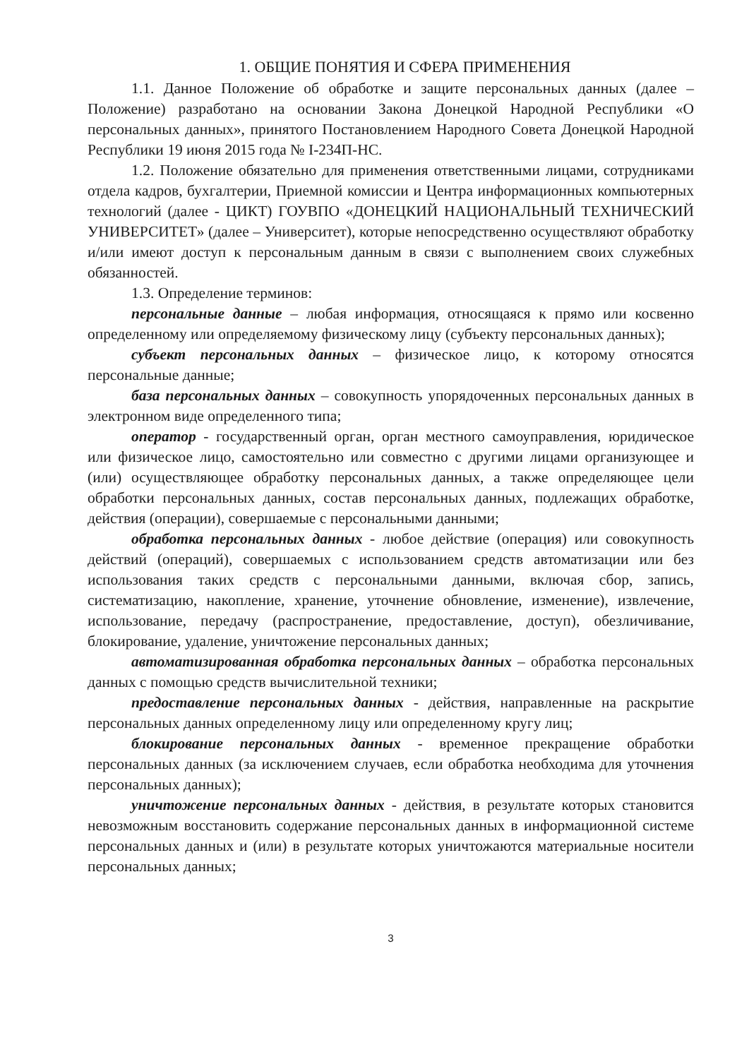1. ОБЩИЕ ПОНЯТИЯ И СФЕРА ПРИМЕНЕНИЯ
1.1. Данное Положение об обработке и защите персональных данных (далее – Положение) разработано на основании Закона Донецкой Народной Республики «О персональных данных», принятого Постановлением Народного Совета Донецкой Народной Республики 19 июня 2015 года № I-234П-НС.
1.2. Положение обязательно для применения ответственными лицами, сотрудниками отдела кадров, бухгалтерии, Приемной комиссии и Центра информационных компьютерных технологий (далее - ЦИКТ) ГОУВПО «ДОНЕЦКИЙ НАЦИОНАЛЬНЫЙ ТЕХНИЧЕСКИЙ УНИВЕРСИТЕТ» (далее – Университет), которые непосредственно осуществляют обработку и/или имеют доступ к персональным данным в связи с выполнением своих служебных обязанностей.
1.3. Определение терминов:
персональные данные – любая информация, относящаяся к прямо или косвенно определенному или определяемому физическому лицу (субъекту персональных данных);
субъект персональных данных – физическое лицо, к которому относятся персональные данные;
база персональных данных – совокупность упорядоченных персональных данных в электронном виде определенного типа;
оператор - государственный орган, орган местного самоуправления, юридическое или физическое лицо, самостоятельно или совместно с другими лицами организующее и (или) осуществляющее обработку персональных данных, а также определяющее цели обработки персональных данных, состав персональных данных, подлежащих обработке, действия (операции), совершаемые с персональными данными;
обработка персональных данных - любое действие (операция) или совокупность действий (операций), совершаемых с использованием средств автоматизации или без использования таких средств с персональными данными, включая сбор, запись, систематизацию, накопление, хранение, уточнение обновление, изменение), извлечение, использование, передачу (распространение, предоставление, доступ), обезличивание, блокирование, удаление, уничтожение персональных данных;
автоматизированная обработка персональных данных – обработка персональных данных с помощью средств вычислительной техники;
предоставление персональных данных - действия, направленные на раскрытие персональных данных определенному лицу или определенному кругу лиц;
блокирование персональных данных - временное прекращение обработки персональных данных (за исключением случаев, если обработка необходима для уточнения персональных данных);
уничтожение персональных данных - действия, в результате которых становится невозможным восстановить содержание персональных данных в информационной системе персональных данных и (или) в результате которых уничтожаются материальные носители персональных данных;
3